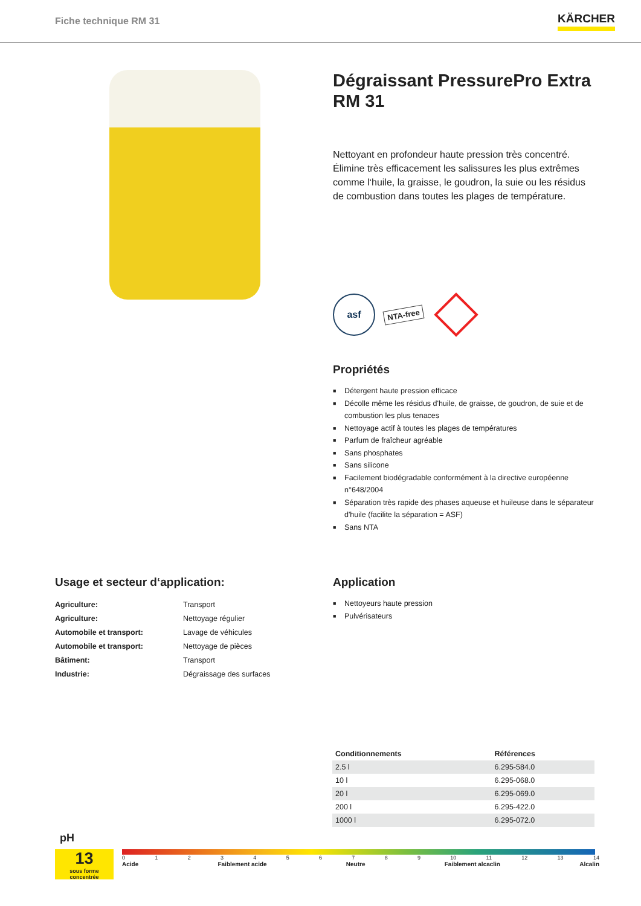Fiche technique RM 31
KÄRCHER
Dégraissant PressurePro Extra RM 31
Nettoyant en profondeur haute pression très concentré. Élimine très efficacement les salissures les plus extrêmes comme l‘huile, la graisse, le goudron, la suie ou les résidus de combustion dans toutes les plages de température.
asf
NTA-free
Propriétés
■ Détergent haute pression efficace
■ Décolle même les résidus d'huile, de graisse, de goudron, de suie et de combustion les plus tenaces
■ Nettoyage actif à toutes les plages de températures
■ Parfum de fraîcheur agréable
■ Sans phosphates
■ Sans silicone
■ Facilement biodégradable conformément à la directive européenne n°648/2004
■ Séparation très rapide des phases aqueuse et huileuse dans le séparateur d'huile (facilite la séparation = ASF)
■ Sans NTA
Usage et secteur d‘application:
| Agriculture: | Transport |
| Agriculture: | Nettoyage régulier |
| Automobile et transport: | Lavage de véhicules |
| Automobile et transport: | Nettoyage de pièces |
| Bâtiment: | Transport |
| Industrie: | Dégraissage des surfaces |
Application
■ Nettoyeurs haute pression
■ Pulvérisateurs
| Conditionnements | Références |
| --- | --- |
| 2.5 l | 6.295-584.0 |
| 10 l | 6.295-068.0 |
| 20 l | 6.295-069.0 |
| 200 l | 6.295-422.0 |
| 1000 l | 6.295-072.0 |
pH
13
sous forme concentrée
0 1 2 3 4 5 6 7 8 9 10 11 12 13 14
Acide Faiblement acide Neutre Faiblement alcaclin Alcalin